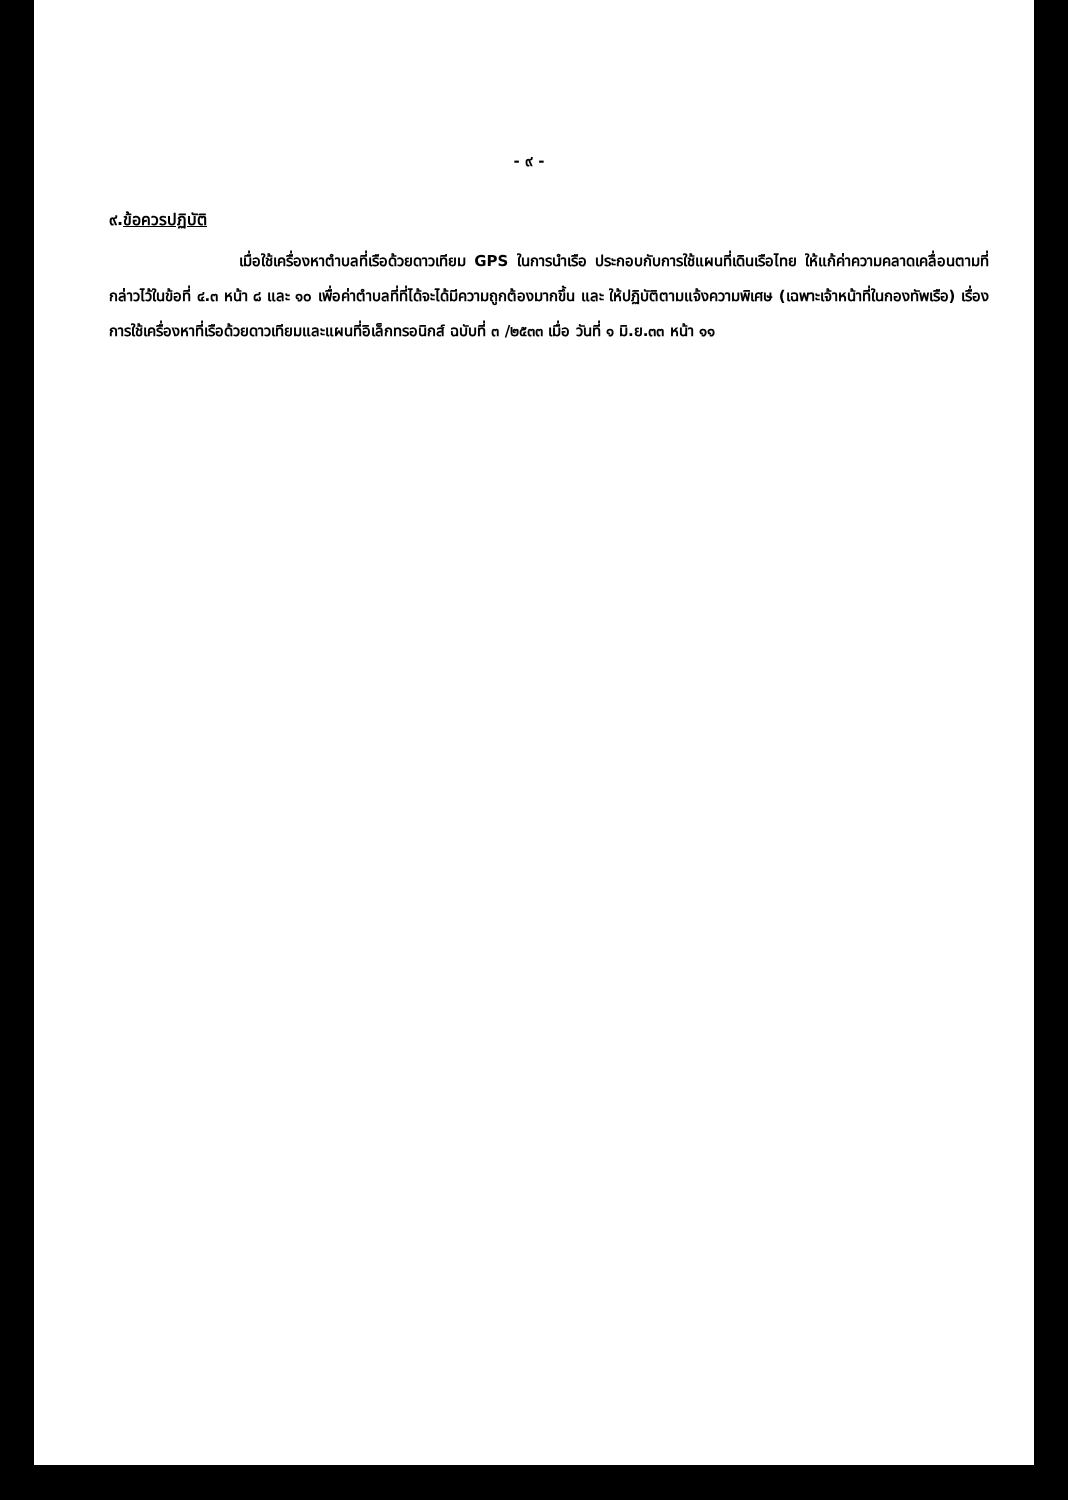- ๙ -
๙.ข้อควรปฏิบัติ
เมื่อใช้เครื่องหาตำบลที่เรือด้วยดาวเทียม GPS ในการนำเรือ ประกอบกับการใช้แผนที่เดินเรือไทย ให้แก้ค่าความคลาดเคลื่อนตามที่กล่าวไว้ในข้อที่ ๔.๓ หน้า ๘ และ ๑๐ เพื่อค่าตำบลที่ที่ได้จะได้มีความถูกต้องมากขึ้น และ ให้ปฏิบัติตามแจ้งความพิเศษ (เฉพาะเจ้าหน้าที่ในกองทัพเรือ) เรื่อง การใช้เครื่องหาที่เรือด้วยดาวเทียมและแผนที่อิเล็กทรอนิกส์ ฉบับที่ ๓ /๒๕๓๓ เมื่อ วันที่ ๑ มิ.ย.๓๓ หน้า ๑๑